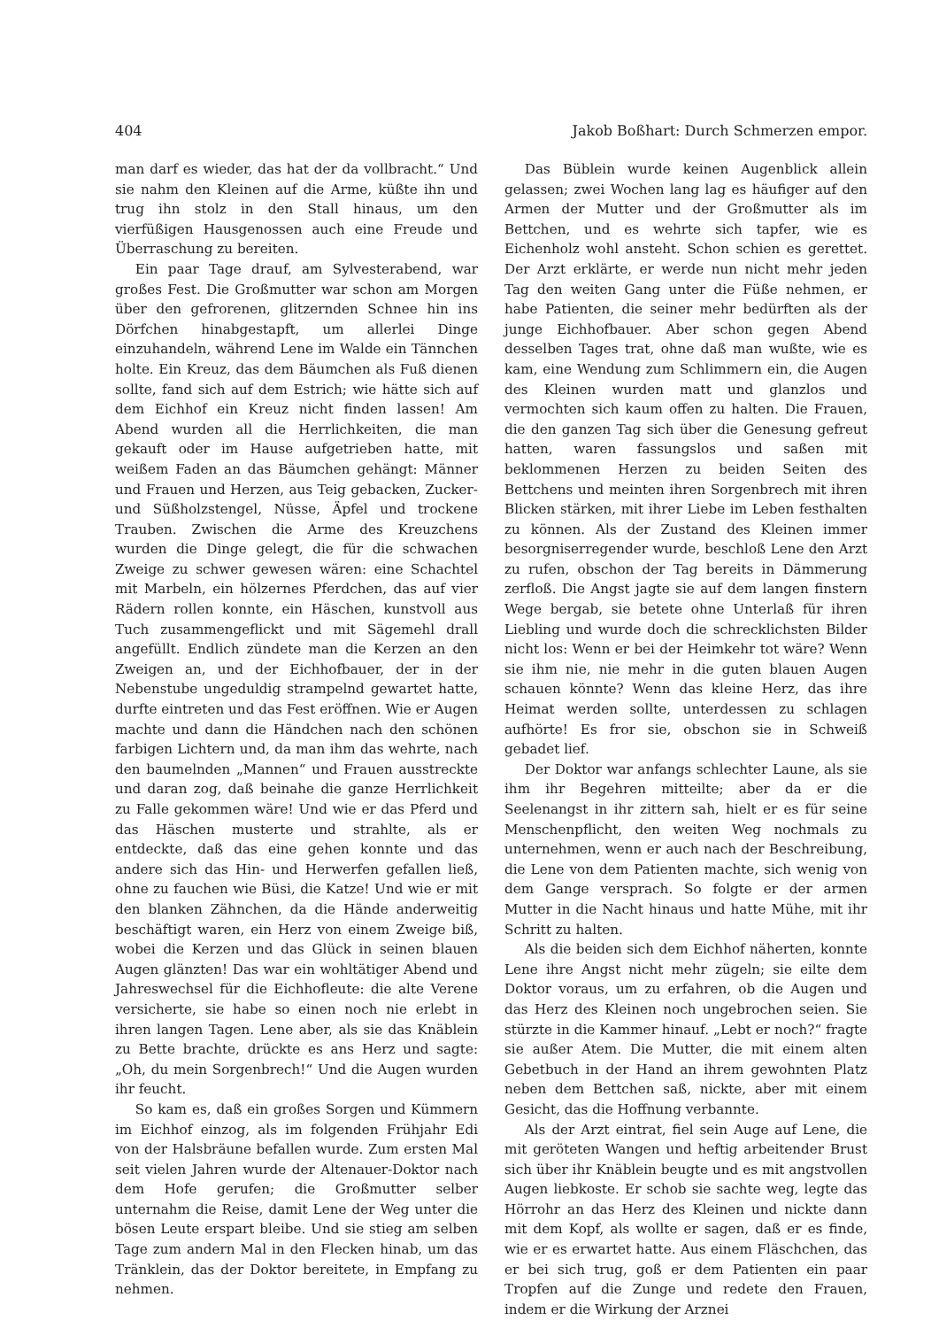404 Jakob Boßhart: Durch Schmerzen empor.
man darf es wieder, das hat der da vollbracht.“ Und sie nahm den Kleinen auf die Arme, küßte ihn und trug ihn stolz in den Stall hinaus, um den vierfüßigen Hausgenossen auch eine Freude und Überraschung zu bereiten.
Ein paar Tage drauf, am Sylvesterabend, war großes Fest. Die Großmutter war schon am Morgen über den gefrorenen, glitzernden Schnee hin ins Dörfchen hinabgestapft, um allerlei Dinge einzuhandeln, während Lene im Walde ein Tännchen holte. Ein Kreuz, das dem Bäumchen als Fuß dienen sollte, fand sich auf dem Estrich; wie hätte sich auf dem Eichhof ein Kreuz nicht finden lassen! Am Abend wurden all die Herrlichkeiten, die man gekauft oder im Hause aufgetrieben hatte, mit weißem Faden an das Bäumchen gehängt: Männer und Frauen und Herzen, aus Teig gebacken, Zucker- und Süßholzstengel, Nüsse, Äpfel und trockene Trauben. Zwischen die Arme des Kreuzchens wurden die Dinge gelegt, die für die schwachen Zweige zu schwer gewesen wären: eine Schachtel mit Marbeln, ein hölzernes Pferdchen, das auf vier Rädern rollen konnte, ein Häschen, kunstvoll aus Tuch zusammengeflickt und mit Sägemehl drall angefüllt. Endlich zündete man die Kerzen an den Zweigen an, und der Eichhofbauer, der in der Nebenstube ungeduldig strampelnd gewartet hatte, durfte eintreten und das Fest eröffnen. Wie er Augen machte und dann die Händchen nach den schönen farbigen Lichtern und, da man ihm das wehrte, nach den baumelnden „Mannen“ und Frauen ausstreckte und daran zog, daß beinahe die ganze Herrlichkeit zu Falle gekommen wäre! Und wie er das Pferd und das Häschen musterte und strahlte, als er entdeckte, daß das eine gehen konnte und das andere sich das Hin- und Herwerfen gefallen ließ, ohne zu fauchen wie Büsi, die Katze! Und wie er mit den blanken Zähnchen, da die Hände anderweitig beschäftigt waren, ein Herz von einem Zweige biß, wobei die Kerzen und das Glück in seinen blauen Augen glänzten! Das war ein wohltätiger Abend und Jahreswechsel für die Eichhofleute: die alte Verene versicherte, sie habe so einen noch nie erlebt in ihren langen Tagen. Lene aber, als sie das Knäblein zu Bette brachte, drückte es ans Herz und sagte: „Oh, du mein Sorgenbrech!“ Und die Augen wurden ihr feucht.
So kam es, daß ein großes Sorgen und Kümmern im Eichhof einzog, als im folgenden Frühjahr Edi von der Halsbräune befallen wurde. Zum ersten Mal seit vielen Jahren wurde der Altenauer-Doktor nach dem Hofe gerufen; die Großmutter selber unternahm die Reise, damit Lene der Weg unter die bösen Leute erspart bleibe. Und sie stieg am selben Tage zum andern Mal in den Flecken hinab, um das Tränklein, das der Doktor bereitete, in Empfang zu nehmen.
Das Büblein wurde keinen Augenblick allein gelassen; zwei Wochen lang lag es häufiger auf den Armen der Mutter und der Großmutter als im Bettchen, und es wehrte sich tapfer, wie es Eichenholz wohl ansteht. Schon schien es gerettet. Der Arzt erklärte, er werde nun nicht mehr jeden Tag den weiten Gang unter die Füße nehmen, er habe Patienten, die seiner mehr bedürften als der junge Eichhofbauer. Aber schon gegen Abend desselben Tages trat, ohne daß man wußte, wie es kam, eine Wendung zum Schlimmern ein, die Augen des Kleinen wurden matt und glanzlos und vermochten sich kaum offen zu halten. Die Frauen, die den ganzen Tag sich über die Genesung gefreut hatten, waren fassungslos und saßen mit beklommenen Herzen zu beiden Seiten des Bettchens und meinten ihren Sorgenbrech mit ihren Blicken stärken, mit ihrer Liebe im Leben festhalten zu können. Als der Zustand des Kleinen immer besorgniserregender wurde, beschloß Lene den Arzt zu rufen, obschon der Tag bereits in Dämmerung zerfloß. Die Angst jagte sie auf dem langen finstern Wege bergab, sie betete ohne Unterlaß für ihren Liebling und wurde doch die schrecklichsten Bilder nicht los: Wenn er bei der Heimkehr tot wäre? Wenn sie ihm nie, nie mehr in die guten blauen Augen schauen könnte? Wenn das kleine Herz, das ihre Heimat werden sollte, unterdessen zu schlagen aufhörte! Es fror sie, obschon sie in Schweiß gebadet lief.
Der Doktor war anfangs schlechter Laune, als sie ihm ihr Begehren mitteilte; aber da er die Seelenangst in ihr zittern sah, hielt er es für seine Menschenpflicht, den weiten Weg nochmals zu unternehmen, wenn er auch nach der Beschreibung, die Lene von dem Patienten machte, sich wenig von dem Gange versprach. So folgte er der armen Mutter in die Nacht hinaus und hatte Mühe, mit ihr Schritt zu halten.
Als die beiden sich dem Eichhof näherten, konnte Lene ihre Angst nicht mehr zügeln; sie eilte dem Doktor voraus, um zu erfahren, ob die Augen und das Herz des Kleinen noch ungebrochen seien. Sie stürzte in die Kammer hinauf. „Lebt er noch?“ fragte sie außer Atem. Die Mutter, die mit einem alten Gebetbuch in der Hand an ihrem gewohnten Platz neben dem Bettchen saß, nickte, aber mit einem Gesicht, das die Hoffnung verbannte.
Als der Arzt eintrat, fiel sein Auge auf Lene, die mit geröteten Wangen und heftig arbeitender Brust sich über ihr Knäblein beugte und es mit angstvollen Augen liebkoste. Er schob sie sachte weg, legte das Hörrohr an das Herz des Kleinen und nickte dann mit dem Kopf, als wollte er sagen, daß er es finde, wie er es erwartet hatte. Aus einem Fläschchen, das er bei sich trug, goß er dem Patienten ein paar Tropfen auf die Zunge und redete den Frauen, indem er die Wirkung der Arznei